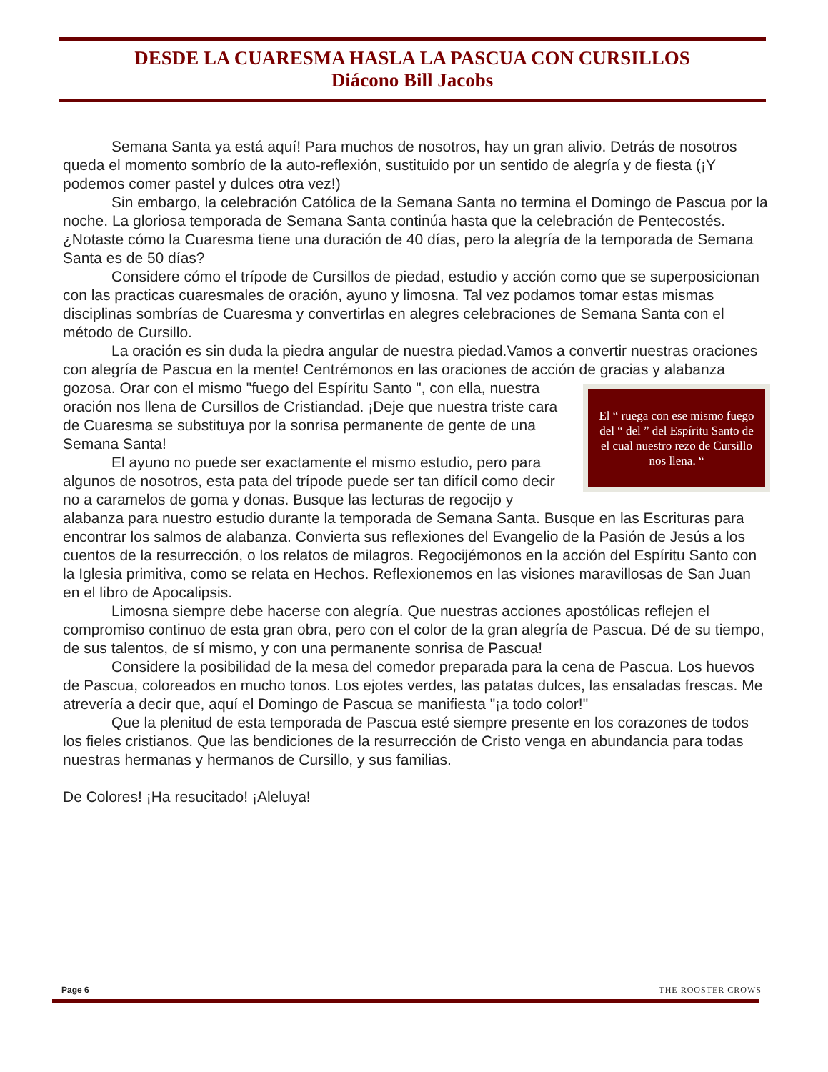DESDE LA CUARESMA HASLA LA PASCUA CON CURSILLOS
Diácono Bill Jacobs
Semana Santa ya está aquí! Para muchos de nosotros, hay un gran alivio. Detrás de nosotros queda el momento sombrío de la auto-reflexión, sustituido por un sentido de alegría y de fiesta (¡Y podemos comer pastel y dulces otra vez!)
Sin embargo, la celebración Católica de la Semana Santa no termina el Domingo de Pascua por la noche. La gloriosa temporada de Semana Santa continúa hasta que la celebración de Pentecostés. ¿Notaste cómo la Cuaresma tiene una duración de 40 días, pero la alegría de la temporada de Semana Santa es de 50 días?
Considere cómo el trípode de Cursillos de piedad, estudio y acción como que se superposicionan con las practicas cuaresmales de oración, ayuno y limosna. Tal vez podamos tomar estas mismas disciplinas sombrías de Cuaresma y convertirlas en alegres celebraciones de Semana Santa con el método de Cursillo.
La oración es sin duda la piedra angular de nuestra piedad.Vamos a convertir nuestras oraciones con alegría de Pascua en la mente! Centrémonos en las oraciones de acción de gracias y alabanza gozosa. El “ ruega con ese mismo fuego del “ del ” del Espíritu Santo de el cual nuestro rezo de Cursillo nos llena. “Orar con el mismo "fuego del Espíritu Santo ", con ella, nuestra oración nos llena de Cursillos de Cristiandad. ¡Deje que nuestra triste cara de Cuaresma se substituya por la sonrisa permanente de gente de una Semana Santa!
El ayuno no puede ser exactamente el mismo estudio, pero para algunos de nosotros, esta pata del trípode puede ser tan difícil como decir no a caramelos de goma y donas. Busque las lecturas de regocijo y alabanza para nuestro estudio durante la temporada de Semana Santa. Busque en las Escrituras para encontrar los salmos de alabanza. Convierta sus reflexiones del Evangelio de la Pasión de Jesús a los cuentos de la resurrección, o los relatos de milagros. Regocijémonos en la acción del Espíritu Santo con la Iglesia primitiva, como se relata en Hechos. Reflexionemos en las visiones maravillosas de San Juan en el libro de Apocalipsis.
Limosna siempre debe hacerse con alegría. Que nuestras acciones apostólicas reflejen el compromiso continuo de esta gran obra, pero con el color de la gran alegría de Pascua. Dé de su tiempo, de sus talentos, de sí mismo, y con una permanente sonrisa de Pascua!
Considere la posibilidad de la mesa del comedor preparada para la cena de Pascua. Los huevos de Pascua, coloreados en mucho tonos. Los ejotes verdes, las patatas dulces, las ensaladas frescas. Me atrevería a decir que, aquí el Domingo de Pascua se manifiesta "¡a todo color!"
Que la plenitud de esta temporada de Pascua esté siempre presente en los corazones de todos los fieles cristianos. Que las bendiciones de la resurrección de Cristo venga en abundancia para todas nuestras hermanas y hermanos de Cursillo, y sus familias.
De Colores! ¡Ha resucitado! ¡Aleluya!
Page 6 THE ROOSTER CROWS